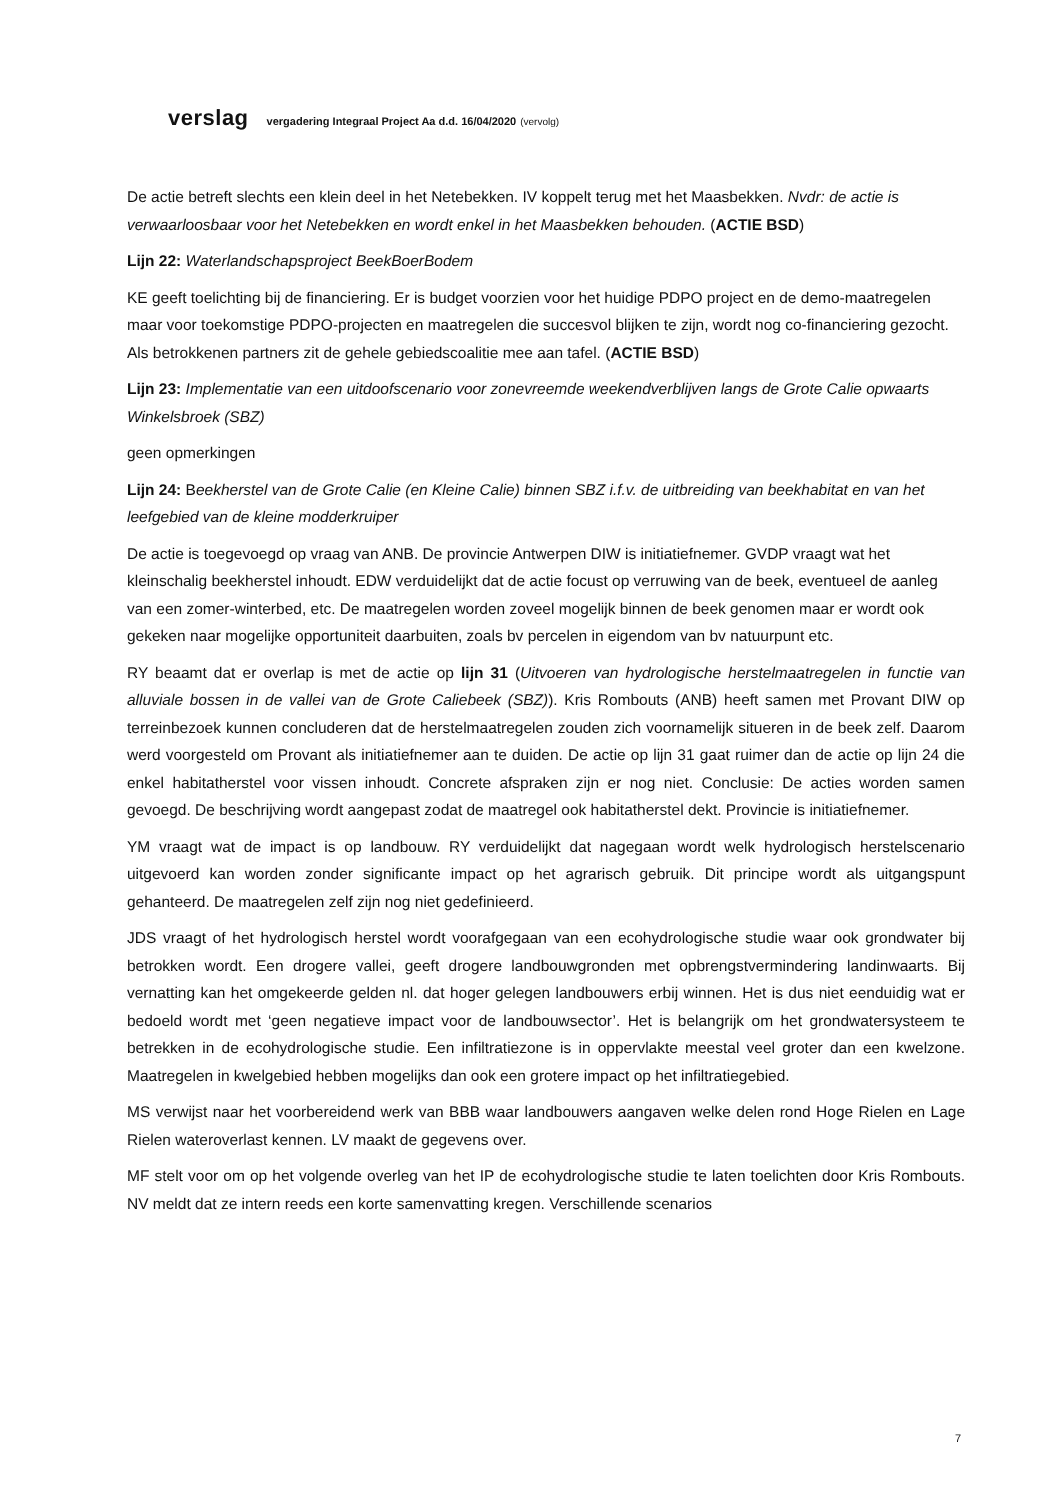verslag vergadering Integraal Project Aa d.d. 16/04/2020 (vervolg)
De actie betreft slechts een klein deel in het Netebekken. IV koppelt terug met het Maasbekken. Nvdr: de actie is verwaarloosbaar voor het Netebekken en wordt enkel in het Maasbekken behouden. (ACTIE BSD)
Lijn 22: Waterlandschapsproject BeekBoerBodem
KE geeft toelichting bij de financiering. Er is budget voorzien voor het huidige PDPO project en de demo-maatregelen maar voor toekomstige PDPO-projecten en maatregelen die succesvol blijken te zijn, wordt nog co-financiering gezocht. Als betrokkenen partners zit de gehele gebiedscoalitie mee aan tafel. (ACTIE BSD)
Lijn 23: Implementatie van een uitdoofscenario voor zonevreemde weekendverblijven langs de Grote Calie opwaarts Winkelsbroek (SBZ)
geen opmerkingen
Lijn 24: Beekherstel van de Grote Calie (en Kleine Calie) binnen SBZ i.f.v. de uitbreiding van beekhabitat en van het leefgebied van de kleine modderkruiper
De actie is toegevoegd op vraag van ANB. De provincie Antwerpen DIW is initiatiefnemer. GVDP vraagt wat het kleinschalig beekherstel inhoudt. EDW verduidelijkt dat de actie focust op verruwing van de beek, eventueel de aanleg van een zomer-winterbed, etc. De maatregelen worden zoveel mogelijk binnen de beek genomen maar er wordt ook gekeken naar mogelijke opportuniteit daarbuiten, zoals bv percelen in eigendom van bv natuurpunt etc.
RY beaamt dat er overlap is met de actie op lijn 31 (Uitvoeren van hydrologische herstelmaatregelen in functie van alluviale bossen in de vallei van de Grote Caliebeek (SBZ)). Kris Rombouts (ANB) heeft samen met Provant DIW op terreinbezoek kunnen concluderen dat de herstelmaatregelen zouden zich voornamelijk situeren in de beek zelf. Daarom werd voorgesteld om Provant als initiatiefnemer aan te duiden. De actie op lijn 31 gaat ruimer dan de actie op lijn 24 die enkel habitatherstel voor vissen inhoudt. Concrete afspraken zijn er nog niet. Conclusie: De acties worden samen gevoegd. De beschrijving wordt aangepast zodat de maatregel ook habitatherstel dekt. Provincie is initiatiefnemer.
YM vraagt wat de impact is op landbouw. RY verduidelijkt dat nagegaan wordt welk hydrologisch herstelscenario uitgevoerd kan worden zonder significante impact op het agrarisch gebruik. Dit principe wordt als uitgangspunt gehanteerd. De maatregelen zelf zijn nog niet gedefinieerd.
JDS vraagt of het hydrologisch herstel wordt voorafgegaan van een ecohydrologische studie waar ook grondwater bij betrokken wordt. Een drogere vallei, geeft drogere landbouwgronden met opbrengstvermindering landinwaarts. Bij vernatting kan het omgekeerde gelden nl. dat hoger gelegen landbouwers erbij winnen. Het is dus niet eenduidig wat er bedoeld wordt met ‘geen negatieve impact voor de landbouwsector’. Het is belangrijk om het grondwatersysteem te betrekken in de ecohydrologische studie. Een infiltratiezone is in oppervlakte meestal veel groter dan een kwelzone. Maatregelen in kwelgebied hebben mogelijks dan ook een grotere impact op het infiltratiegebied.
MS verwijst naar het voorbereidend werk van BBB waar landbouwers aangaven welke delen rond Hoge Rielen en Lage Rielen wateroverlast kennen. LV maakt de gegevens over.
MF stelt voor om op het volgende overleg van het IP de ecohydrologische studie te laten toelichten door Kris Rombouts. NV meldt dat ze intern reeds een korte samenvatting kregen. Verschillende scenarios
7